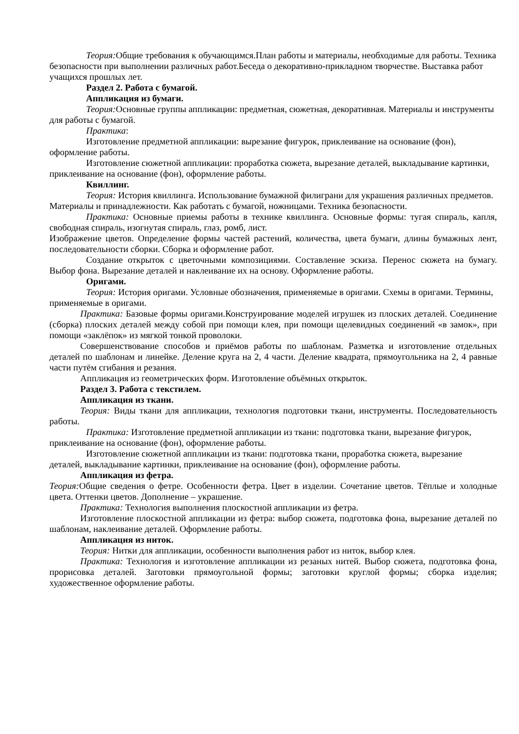Теория: Общие требования к обучающимся.План работы и материалы, необходимые для работы. Техника безопасности при выполнении различных работ.Беседа о декоративно-прикладном творчестве. Выставка работ учащихся прошлых лет.
Раздел 2. Работа с бумагой.
Аппликация из бумаги.
Теория: Основные группы аппликации: предметная, сюжетная, декоративная. Материалы и инструменты для работы с бумагой.
Практика:
Изготовление предметной аппликации: вырезание фигурок, приклеивание на основание (фон), оформление работы.
Изготовление сюжетной аппликации: проработка сюжета, вырезание деталей, выкладывание картинки, приклеивание на основание (фон), оформление работы.
Квиллинг.
Теория: История квиллинга. Использование бумажной филиграни для украшения различных предметов. Материалы и принадлежности. Как работать с бумагой, ножницами. Техника безопасности.
Практика: Основные приемы работы в технике квиллинга. Основные формы: тугая спираль, капля, свободная спираль, изогнутая спираль, глаз, ромб, лист.
Изображение цветов. Определение формы частей растений, количества, цвета бумаги, длины бумажных лент, последовательности сборки. Сборка и оформление работ.
Создание открыток с цветочными композициями. Составление эскиза. Перенос сюжета на бумагу. Выбор фона. Вырезание деталей и наклеивание их на основу. Оформление работы.
Оригами.
Теория: История оригами. Условные обозначения, применяемые в оригами. Схемы в оригами. Термины, применяемые в оригами.
Практика: Базовые формы оригами.Конструирование моделей игрушек из плоских деталей. Соединение (сборка) плоских деталей между собой при помощи клея, при помощи щелевидных соединений «в замок», при помощи «заклёпок» из мягкой тонкой проволоки.
Совершенствование способов и приёмов работы по шаблонам. Разметка и изготовление отдельных деталей по шаблонам и линейке. Деление круга на 2, 4 части. Деление квадрата, прямоугольника на 2, 4 равные части путём сгибания и резания.
Аппликация из геометрических форм. Изготовление объёмных открыток.
Раздел 3. Работа с текстилем.
Аппликация из ткани.
Теория: Виды ткани для аппликации, технология подготовки ткани, инструменты. Последовательность работы.
Практика: Изготовление предметной аппликации из ткани: подготовка ткани, вырезание фигурок, приклеивание на основание (фон), оформление работы.
Изготовление сюжетной аппликации из ткани: подготовка ткани, проработка сюжета, вырезание деталей, выкладывание картинки, приклеивание на основание (фон), оформление работы.
Аппликация из фетра.
Теория: Общие сведения о фетре. Особенности фетра. Цвет в изделии. Сочетание цветов. Тёплые и холодные цвета. Оттенки цветов. Дополнение – украшение.
Практика: Технология выполнения плоскостной аппликации из фетра.
Изготовление плоскостной аппликации из фетра: выбор сюжета, подготовка фона, вырезание деталей по шаблонам, наклеивание деталей. Оформление работы.
Аппликация из ниток.
Теория: Нитки для аппликации, особенности выполнения работ из ниток, выбор клея.
Практика: Технология и изготовление аппликации из резаных нитей. Выбор сюжета, подготовка фона, прорисовка деталей. Заготовки прямоугольной формы; заготовки круглой формы; сборка изделия; художественное оформление работы.